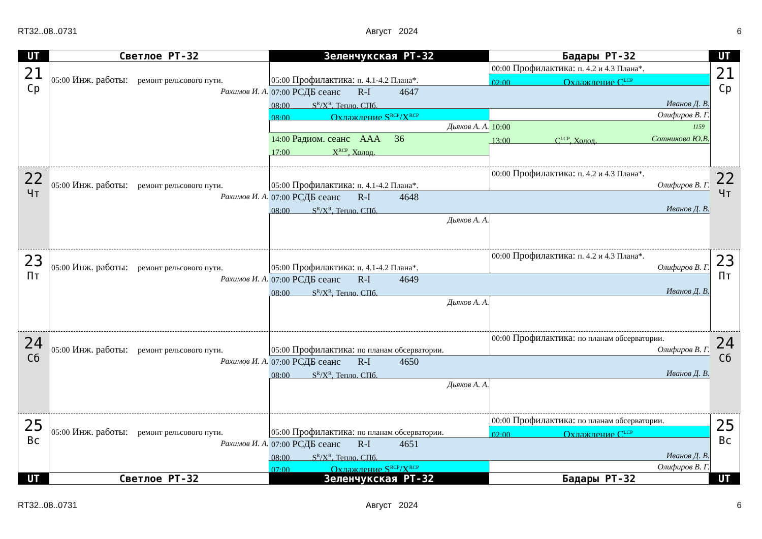RT32..08..0731 Август 2024 6
| UT | Светлое РТ-32 | Зеленчукская РТ-32 | Бадары РТ-32 | UT |
21
Ср
00:00 Профилактика: п. 4.2 и 4.3 Плана*.
05:00 Инж. работы: ремонт рельсового пути.
05:00 Профилактика: п. 4.1-4.2 Плана*.
02:00 Охлаждение C<sup>LCP</sup>
Рахимов И. А.
07:00 РСДБ сеанс R-I 4647
08:00 S<sup>R</sup>/X<sup>R</sup>, Тепло. СПб. Иванов Д. В.
08:00 Охлаждение S<sup>RCP</sup>/X<sup>RCP</sup>
Олифиров В. Г.
Дьяков А. А.
10:00 1159
13:00 C<sup>LCP</sup>, Холод. Сотникова Ю.В.
14:00 Радиом. сеанс AAA 36
17:00 X<sup>RCP</sup>, Холод.
21
Ср
22
Чт
00:00 Профилактика: п. 4.2 и 4.3 Плана*.
05:00 Инж. работы: ремонт рельсового пути.
05:00 Профилактика: п. 4.1-4.2 Плана*.
Олифиров В. Г.
Рахимов И. А.
07:00 РСДБ сеанс R-I 4648
08:00 S<sup>R</sup>/X<sup>R</sup>, Тепло. СПб. Иванов Д. В.
Дьяков А. А.
22
Чт
23
Пт
00:00 Профилактика: п. 4.2 и 4.3 Плана*.
05:00 Инж. работы: ремонт рельсового пути.
05:00 Профилактика: п. 4.1-4.2 Плана*.
Олифиров В. Г.
Рахимов И. А.
07:00 РСДБ сеанс R-I 4649
08:00 S<sup>R</sup>/X<sup>R</sup>, Тепло. СПб. Иванов Д. В.
Дьяков А. А.
23
Пт
24
Сб
00:00 Профилактика: по планам обсерватории.
05:00 Инж. работы: ремонт рельсового пути.
05:00 Профилактика: по планам обсерватории.
Олифиров В. Г.
Рахимов И. А.
07:00 РСДБ сеанс R-I 4650
08:00 S<sup>R</sup>/X<sup>R</sup>, Тепло. СПб. Иванов Д. В.
Дьяков А. А.
24
Сб
25
Вс
00:00 Профилактика: по планам обсерватории.
05:00 Инж. работы: ремонт рельсового пути.
05:00 Профилактика: по планам обсерватории.
02:00 Охлаждение C<sup>LCP</sup>
Рахимов И. А.
07:00 РСДБ сеанс R-I 4651
08:00 S<sup>R</sup>/X<sup>R</sup>, Тепло. СПб. Иванов Д. В.
07:00 Охлаждение S<sup>RCP</sup>/X<sup>RCP</sup>
Олифиров В. Г.
25
Вс
| UT | Светлое РТ-32 | Зеленчукская РТ-32 | Бадары РТ-32 | UT |
RT32..08..0731 Август 2024 6